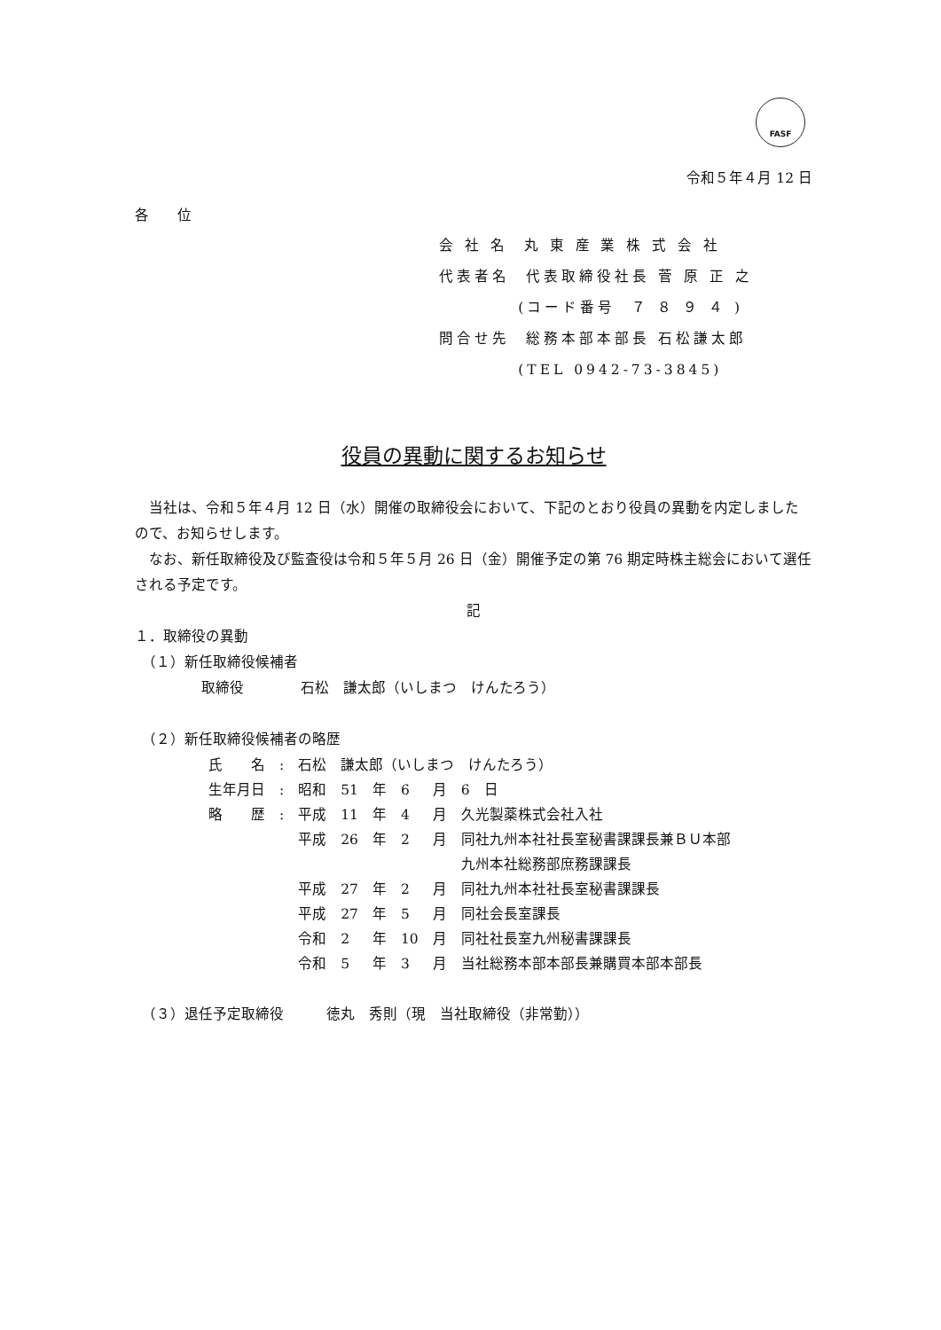FASF
令和５年４月 12 日
各　　位
会 社 名 丸 東 産 業 株 式 会 社
代表者名 代表取締役社長 菅 原 正 之
(コード番号 ７ ８ ９ ４ )
問合せ先 総務本部本部長 石松謙太郎
(TEL 0942-73-3845)
役員の異動に関するお知らせ
　当社は、令和５年４月 12 日（水）開催の取締役会において、下記のとおり役員の異動を内定しましたので、お知らせします。
　なお、新任取締役及び監査役は令和５年５月 26 日（金）開催予定の第 76 期定時株主総会において選任される予定です。
記
１．取締役の異動
　（１）新任取締役候補者
取締役　　　　石松　謙太郎（いしまつ　けんたろう）
　（２）新任取締役候補者の略歴
| 氏 名 | : | 石松 謙太郎（いしまつ けんたろう） | | | | |
| 生年月日 | : | 昭和 | 51 | 年 | 6 | 月 6 日 |
| 略 歴 | : | 平成 | 11 | 年 | 4 | 月 久光製薬株式会社入社 |
| | | 平成 | 26 | 年 | 2 | 月 同社九州本社社長室秘書課課長兼ＢＵ本部 九州本社総務部庶務課課長 |
| | | 平成 | 27 | 年 | 2 | 月 同社九州本社社長室秘書課課長 |
| | | 平成 | 27 | 年 | 5 | 月 同社会長室課長 |
| | | 令和 | 2 | 年 | 10 | 月 同社社長室九州秘書課課長 |
| | | 令和 | 5 | 年 | 3 | 月 当社総務本部本部長兼購買本部本部長 |
　（３）退任予定取締役　　　徳丸　秀則（現　当社取締役（非常勤））